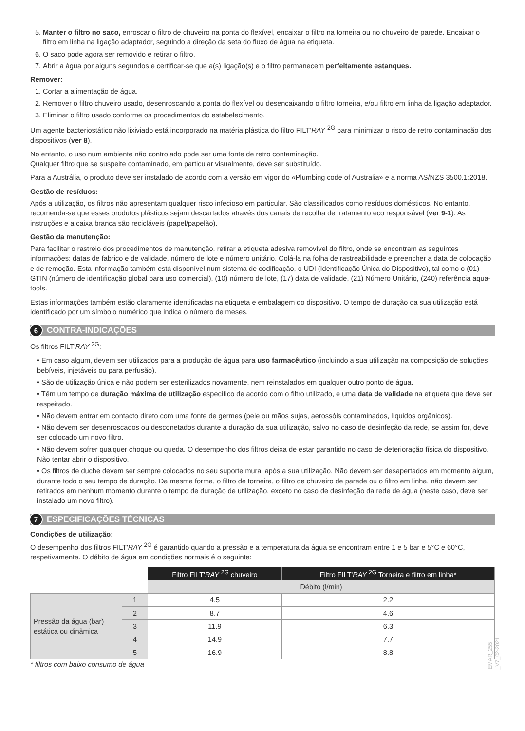5. Manter o filtro no saco, enroscar o filtro de chuveiro na ponta do flexível, encaixar o filtro na torneira ou no chuveiro de parede. Encaixar o filtro em linha na ligação adaptador, seguindo a direção da seta do fluxo de água na etiqueta.
6. O saco pode agora ser removido e retirar o filtro.
7. Abrir a água por alguns segundos e certificar-se que a(s) ligação(s) e o filtro permanecem perfeitamente estanques.
Remover:
1. Cortar a alimentação de água.
2. Remover o filtro chuveiro usado, desenroscando a ponta do flexível ou desencaixando o filtro torneira, e/ou filtro em linha da ligação adaptador.
3. Eliminar o filtro usado conforme os procedimentos do estabelecimento.
Um agente bacteriostático não lixiviado está incorporado na matéria plástica do filtro FILT'RAY <sup>2G</sup> para minimizar o risco de retro contaminação dos dispositivos (ver 8).
No entanto, o uso num ambiente não controlado pode ser uma fonte de retro contaminação.
Qualquer filtro que se suspeite contaminado, em particular visualmente, deve ser substituído.
Para a Austrália, o produto deve ser instalado de acordo com a versão em vigor do «Plumbing code of Australia» e a norma AS/NZS 3500.1:2018.
Gestão de resíduos:
Após a utilização, os filtros não apresentam qualquer risco infecioso em particular. São classificados como resíduos domésticos. No entanto, recomenda-se que esses produtos plásticos sejam descartados através dos canais de recolha de tratamento eco responsável (ver 9-1). As instruções e a caixa branca são recicláveis (papel/papelão).
Gestão da manutenção:
Para facilitar o rastreio dos procedimentos de manutenção, retirar a etiqueta adesiva removível do filtro, onde se encontram as seguintes informações: datas de fabrico e de validade, número de lote e número unitário. Colá-la na folha de rastreabilidade e preencher a data de colocação e de remoção. Esta informação também está disponível num sistema de codificação, o UDI (Identificação Única do Dispositivo), tal como o (01) GTIN (número de identificação global para uso comercial), (10) número de lote, (17) data de validade, (21) Número Unitário, (240) referência aqua-tools.
Estas informações também estão claramente identificadas na etiqueta e embalagem do dispositivo. O tempo de duração da sua utilização está identificado por um símbolo numérico que indica o número de meses.
6 CONTRA-INDICAÇÕES
Os filtros FILT'RAY <sup>2G</sup>:
• Em caso algum, devem ser utilizados para a produção de água para uso farmacêutico (incluindo a sua utilização na composição de soluções bebíveis, injetáveis ou para perfusão).
• São de utilização única e não podem ser esterilizados novamente, nem reinstalados em qualquer outro ponto de água.
• Têm um tempo de duração máxima de utilização específico de acordo com o filtro utilizado, e uma data de validade na etiqueta que deve ser respeitado.
• Não devem entrar em contacto direto com uma fonte de germes (pele ou mãos sujas, aerossóis contaminados, líquidos orgânicos).
• Não devem ser desenroscados ou desconetados durante a duração da sua utilização, salvo no caso de desinfeção da rede, se assim for, deve ser colocado um novo filtro.
• Não devem sofrer qualquer choque ou queda. O desempenho dos filtros deixa de estar garantido no caso de deterioração física do dispositivo. Não tentar abrir o dispositivo.
• Os filtros de duche devem ser sempre colocados no seu suporte mural após a sua utilização. Não devem ser desapertados em momento algum, durante todo o seu tempo de duração. Da mesma forma, o filtro de torneira, o filtro de chuveiro de parede ou o filtro em linha, não devem ser retirados em nenhum momento durante o tempo de duração de utilização, exceto no caso de desinfeção da rede de água (neste caso, deve ser instalado um novo filtro).
7 ESPECIFICAÇÕES TÉCNICAS
Condições de utilização:
O desempenho dos filtros FILT'RAY <sup>2G</sup> é garantido quando a pressão e a temperatura da água se encontram entre 1 e 5 bar e 5°C e 60°C, respetivamente. O débito de água em condições normais é o seguinte:
| | | Filtro FILT' RAY <sup>2G</sup> chuveiro | Filtro FILT' RAY <sup>2G</sup> Torneira e filtro em linha* |
| | | Débito (l/min) | |
| Pressão da água (bar) estática ou dinâmica | 1 | 4.5 | 2.2 |
| | 2 | 8.7 | 4.6 |
| | 3 | 11.9 | 6.3 |
| | 4 | 14.9 | 7.7 |
| | 5 | 16.9 | 8.8 |
* filtros com baixo consumo de água
EMAR_255 _V7_02-2021